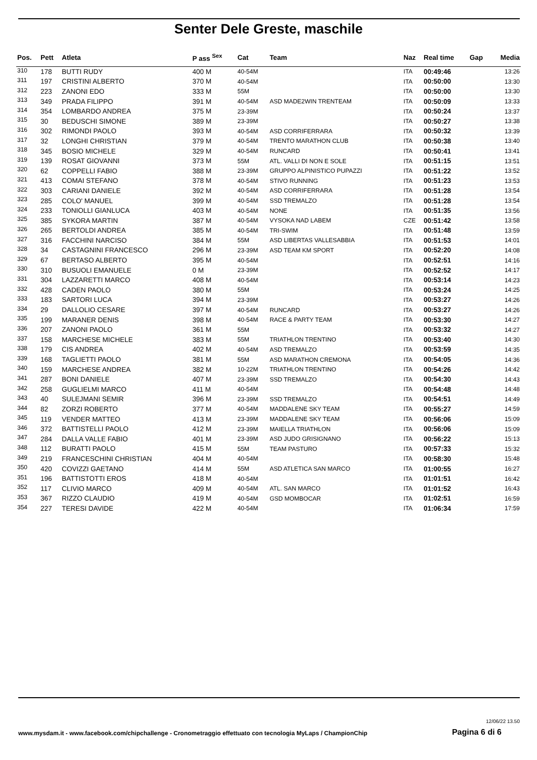Senter Dele Greste, maschile
| Pos. | Pett | Atleta | P ass <sup>Sex</sup> | Cat | Team | Naz | Real time | Gap | Media |
| --- | --- | --- | --- | --- | --- | --- | --- | --- | --- |
| 310 | 178 | BUTTI RUDY | 400 M | 40-54M | | ITA | 00:49:46 | | 13:26 |
| 311 | 197 | CRISTINI ALBERTO | 370 M | 40-54M | | ITA | 00:50:00 | | 13:30 |
| 312 | 223 | ZANONI EDO | 333 M | 55M | | ITA | 00:50:00 | | 13:30 |
| 313 | 349 | PRADA FILIPPO | 391 M | 40-54M | ASD MADE2WIN TRENTEAM | ITA | 00:50:09 | | 13:33 |
| 314 | 354 | LOMBARDO ANDREA | 375 M | 23-39M | | ITA | 00:50:24 | | 13:37 |
| 315 | 30 | BEDUSCHI SIMONE | 389 M | 23-39M | | ITA | 00:50:27 | | 13:38 |
| 316 | 302 | RIMONDI PAOLO | 393 M | 40-54M | ASD CORRIFERRARA | ITA | 00:50:32 | | 13:39 |
| 317 | 32 | LONGHI CHRISTIAN | 379 M | 40-54M | TRENTO MARATHON CLUB | ITA | 00:50:38 | | 13:40 |
| 318 | 345 | BOSIO MICHELE | 329 M | 40-54M | RUNCARD | ITA | 00:50:41 | | 13:41 |
| 319 | 139 | ROSAT GIOVANNI | 373 M | 55M | ATL. VALLI DI NON E SOLE | ITA | 00:51:15 | | 13:51 |
| 320 | 62 | COPPELLI FABIO | 388 M | 23-39M | GRUPPO ALPINISTICO PUPAZZI | ITA | 00:51:22 | | 13:52 |
| 321 | 413 | COMAI STEFANO | 378 M | 40-54M | STIVO RUNNING | ITA | 00:51:23 | | 13:53 |
| 322 | 303 | CARIANI DANIELE | 392 M | 40-54M | ASD CORRIFERRARA | ITA | 00:51:28 | | 13:54 |
| 323 | 285 | COLO' MANUEL | 399 M | 40-54M | SSD TREMALZO | ITA | 00:51:28 | | 13:54 |
| 324 | 233 | TONIOLLI GIANLUCA | 403 M | 40-54M | NONE | ITA | 00:51:35 | | 13:56 |
| 325 | 385 | SYKORA MARTIN | 387 M | 40-54M | VYSOKA NAD LABEM | CZE | 00:51:42 | | 13:58 |
| 326 | 265 | BERTOLDI ANDREA | 385 M | 40-54M | TRI-SWIM | ITA | 00:51:48 | | 13:59 |
| 327 | 316 | FACCHINI NARCISO | 384 M | 55M | ASD LIBERTAS VALLESABBIA | ITA | 00:51:53 | | 14:01 |
| 328 | 34 | CASTAGNINI FRANCESCO | 296 M | 23-39M | ASD TEAM KM SPORT | ITA | 00:52:20 | | 14:08 |
| 329 | 67 | BERTASO ALBERTO | 395 M | 40-54M | | ITA | 00:52:51 | | 14:16 |
| 330 | 310 | BUSUOLI EMANUELE | 0 M | 23-39M | | ITA | 00:52:52 | | 14:17 |
| 331 | 304 | LAZZARETTI MARCO | 408 M | 40-54M | | ITA | 00:53:14 | | 14:23 |
| 332 | 428 | CADEN PAOLO | 380 M | 55M | | ITA | 00:53:24 | | 14:25 |
| 333 | 183 | SARTORI LUCA | 394 M | 23-39M | | ITA | 00:53:27 | | 14:26 |
| 334 | 29 | DALLOLIO CESARE | 397 M | 40-54M | RUNCARD | ITA | 00:53:27 | | 14:26 |
| 335 | 199 | MARANER DENIS | 398 M | 40-54M | RACE & PARTY TEAM | ITA | 00:53:30 | | 14:27 |
| 336 | 207 | ZANONI PAOLO | 361 M | 55M | | ITA | 00:53:32 | | 14:27 |
| 337 | 158 | MARCHESE MICHELE | 383 M | 55M | TRIATHLON TRENTINO | ITA | 00:53:40 | | 14:30 |
| 338 | 179 | CIS ANDREA | 402 M | 40-54M | ASD TREMALZO | ITA | 00:53:59 | | 14:35 |
| 339 | 168 | TAGLIETTI PAOLO | 381 M | 55M | ASD MARATHON CREMONA | ITA | 00:54:05 | | 14:36 |
| 340 | 159 | MARCHESE ANDREA | 382 M | 10-22M | TRIATHLON TRENTINO | ITA | 00:54:26 | | 14:42 |
| 341 | 287 | BONI DANIELE | 407 M | 23-39M | SSD TREMALZO | ITA | 00:54:30 | | 14:43 |
| 342 | 258 | GUGLIELMI MARCO | 411 M | 40-54M | | ITA | 00:54:48 | | 14:48 |
| 343 | 40 | SULEJMANI SEMIR | 396 M | 23-39M | SSD TREMALZO | ITA | 00:54:51 | | 14:49 |
| 344 | 82 | ZORZI ROBERTO | 377 M | 40-54M | MADDALENE SKY TEAM | ITA | 00:55:27 | | 14:59 |
| 345 | 119 | VENDER MATTEO | 413 M | 23-39M | MADDALENE SKY TEAM | ITA | 00:56:06 | | 15:09 |
| 346 | 372 | BATTISTELLI PAOLO | 412 M | 23-39M | MAIELLA TRIATHLON | ITA | 00:56:06 | | 15:09 |
| 347 | 284 | DALLA VALLE FABIO | 401 M | 23-39M | ASD JUDO GRISIGNANO | ITA | 00:56:22 | | 15:13 |
| 348 | 112 | BURATTI PAOLO | 415 M | 55M | TEAM PASTURO | ITA | 00:57:33 | | 15:32 |
| 349 | 219 | FRANCESCHINI CHRISTIAN | 404 M | 40-54M | | ITA | 00:58:30 | | 15:48 |
| 350 | 420 | COVIZZI GAETANO | 414 M | 55M | ASD ATLETICA SAN MARCO | ITA | 01:00:55 | | 16:27 |
| 351 | 196 | BATTISTOTTI EROS | 418 M | 40-54M | | ITA | 01:01:51 | | 16:42 |
| 352 | 117 | CLIVIO MARCO | 409 M | 40-54M | ATL. SAN MARCO | ITA | 01:01:52 | | 16:43 |
| 353 | 367 | RIZZO CLAUDIO | 419 M | 40-54M | GSD MOMBOCAR | ITA | 01:02:51 | | 16:59 |
| 354 | 227 | TERESI DAVIDE | 422 M | 40-54M | | ITA | 01:06:34 | | 17:59 |
12/06/22 13.50
www.mysdam.it - www.facebook.com/chipchallenge - Cronometraggio effettuato con tecnologia MyLaps / ChampionChip
Pagina 6 di 6